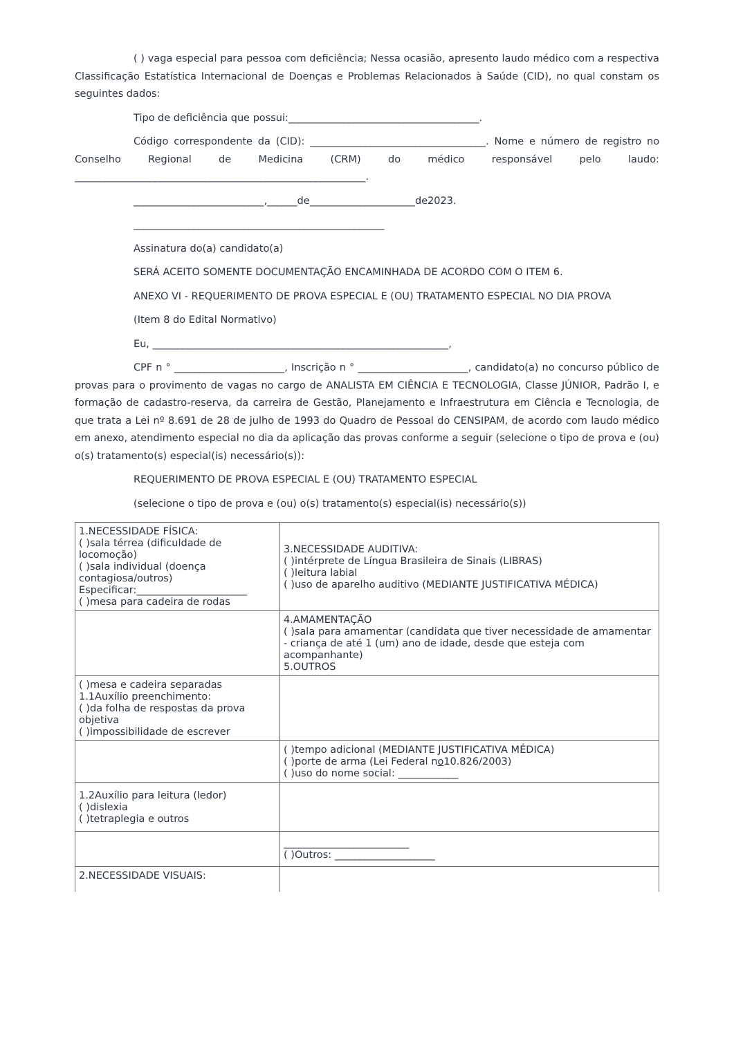( ) vaga especial para pessoa com deficiência; Nessa ocasião, apresento laudo médico com a respectiva Classificação Estatística Internacional de Doenças e Problemas Relacionados à Saúde (CID), no qual constam os seguintes dados:
Tipo de deficiência que possui:______________________________________.
Código correspondente da (CID): ___________________________________. Nome e número de registro no Conselho Regional de Medicina (CRM) do médico responsável pelo laudo: __________________________________________________________.
__________________________,______de_____________________de2023.
__________________________________________________
Assinatura do(a) candidato(a)
SERÁ ACEITO SOMENTE DOCUMENTAÇÃO ENCAMINHADA DE ACORDO COM O ITEM 6.
ANEXO VI - REQUERIMENTO DE PROVA ESPECIAL E (OU) TRATAMENTO ESPECIAL NO DIA PROVA
(Item 8 do Edital Normativo)
Eu, ___________________________________________________________,
CPF n ° ______________________, Inscrição n ° ______________________, candidato(a) no concurso público de provas para o provimento de vagas no cargo de ANALISTA EM CIÊNCIA E TECNOLOGIA, Classe JÚNIOR, Padrão I, e formação de cadastro-reserva, da carreira de Gestão, Planejamento e Infraestrutura em Ciência e Tecnologia, de que trata a Lei nº 8.691 de 28 de julho de 1993 do Quadro de Pessoal do CENSIPAM, de acordo com laudo médico em anexo, atendimento especial no dia da aplicação das provas conforme a seguir (selecione o tipo de prova e (ou) o(s) tratamento(s) especial(is) necessário(s)):
REQUERIMENTO DE PROVA ESPECIAL E (OU) TRATAMENTO ESPECIAL
(selecione o tipo de prova e (ou) o(s) tratamento(s) especial(is) necessário(s))
| 1.NECESSIDADE FÍSICA: ( )sala térrea (dificuldade de locomoção) ( )sala individual (doença contagiosa/outros) Especificar:______________________ ( )mesa para cadeira de rodas | 3.NECESSIDADE AUDITIVA: ( )intérprete de Língua Brasileira de Sinais (LIBRAS) ( )leitura labial ( )uso de aparelho auditivo (MEDIANTE JUSTIFICATIVA MÉDICA) |
| | 4.AMAMENTAÇÃO ( )sala para amamentar (candidata que tiver necessidade de amamentar - criança de até 1 (um) ano de idade, desde que esteja com acompanhante) 5.OUTROS |
| ( )mesa e cadeira separadas 1.1Auxílio preenchimento: ( )da folha de respostas da prova objetiva ( )impossibilidade de escrever | |
| | ( )tempo adicional (MEDIANTE JUSTIFICATIVA MÉDICA) ( )porte de arma (Lei Federal n o 10.826/2003) ( )uso do nome social: ____________ |
| 1.2Auxílio para leitura (ledor) ( )dislexia ( )tetraplegia e outros | |
| | _________________________ ( )Outros: ____________________ |
| 2.NECESSIDADE VISUAIS: | |